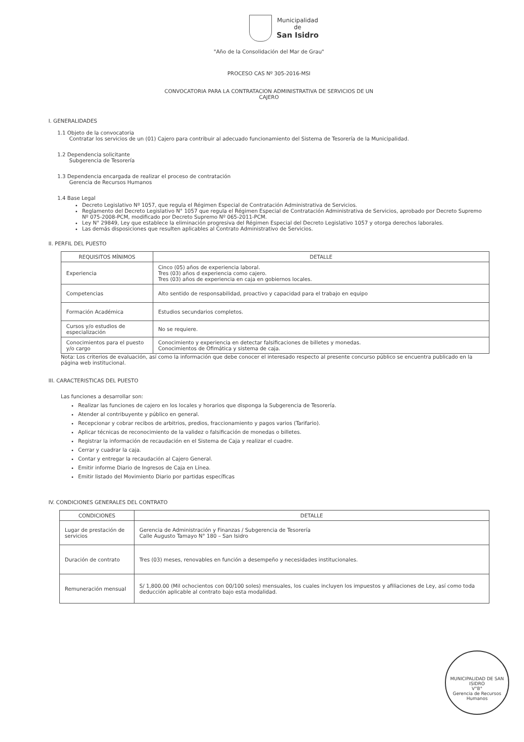Municipalidad
de
San Isidro
"Año de la Consolidación del Mar de Grau"
PROCESO CAS Nº 305-2016-MSI
CONVOCATORIA PARA LA CONTRATACION ADMINISTRATIVA DE SERVICIOS DE UN
CAJERO
I. GENERALIDADES
1.1 Objeto de la convocatoria
Contratar los servicios de un (01) Cajero para contribuir al adecuado funcionamiento del Sistema de Tesorería de la Municipalidad.
1.2 Dependencia solicitante
Subgerencia de Tesorería
1.3 Dependencia encargada de realizar el proceso de contratación
Gerencia de Recursos Humanos
1.4 Base Legal
Decreto Legislativo Nº 1057, que regula el Régimen Especial de Contratación Administrativa de Servicios.
Reglamento del Decreto Legislativo N° 1057 que regula el Régimen Especial de Contratación Administrativa de Servicios, aprobado por Decreto Supremo Nº 075-2008-PCM, modificado por Decreto Supremo Nº 065-2011-PCM.
Ley N° 29849, Ley que establece la eliminación progresiva del Régimen Especial del Decreto Legislativo 1057 y otorga derechos laborales.
Las demás disposiciones que resulten aplicables al Contrato Administrativo de Servicios.
II. PERFIL DEL PUESTO
| REQUISITOS MÍNIMOS | DETALLE |
| --- | --- |
| Experiencia | Cinco (05) años de experiencia laboral. Tres (03) años d experiencia como cajero. Tres (03) años de experiencia en caja en gobiernos locales. |
| Competencias | Alto sentido de responsabilidad, proactivo y capacidad para el trabajo en equipo |
| Formación Académica | Estudios secundarios completos. |
| Cursos y/o estudios de especialización | No se requiere. |
| Conocimientos para el puesto y/o cargo | Conocimiento y experiencia en detectar falsificaciones de billetes y monedas. Conocimientos de Ofimática y sistema de caja. |
Nota: Los criterios de evaluación, así como la información que debe conocer el interesado respecto al presente concurso público se encuentra publicado en la página web institucional.
III. CARACTERISTICAS DEL PUESTO
Las funciones a desarrollar son:
Realizar las funciones de cajero en los locales y horarios que disponga la Subgerencia de Tesorería.
Atender al contribuyente y público en general.
Recepcionar y cobrar recibos de arbitrios, predios, fraccionamiento y pagos varios (Tarifario).
Aplicar técnicas de reconocimiento de la validez o falsificación de monedas o billetes.
Registrar la información de recaudación en el Sistema de Caja y realizar el cuadre.
Cerrar y cuadrar la caja.
Contar y entregar la recaudación al Cajero General.
Emitir informe Diario de Ingresos de Caja en Línea.
Emitir listado del Movimiento Diario por partidas específicas
IV. CONDICIONES GENERALES DEL CONTRATO
| CONDICIONES | DETALLE |
| --- | --- |
| Lugar de prestación de servicios | Gerencia de Administración y Finanzas / Subgerencia de Tesorería Calle Augusto Tamayo N° 180 – San Isidro |
| Duración de contrato | Tres (03) meses, renovables en función a desempeño y necesidades institucionales. |
| Remuneración mensual | S/ 1,800.00 (Mil ochocientos con 00/100 soles) mensuales, los cuales incluyen los impuestos y afiliaciones de Ley, así como toda deducción aplicable al contrato bajo esta modalidad. |
MUNICIPALIDAD DE SAN ISIDRO
V°B°
Gerencia de Recursos Humanos